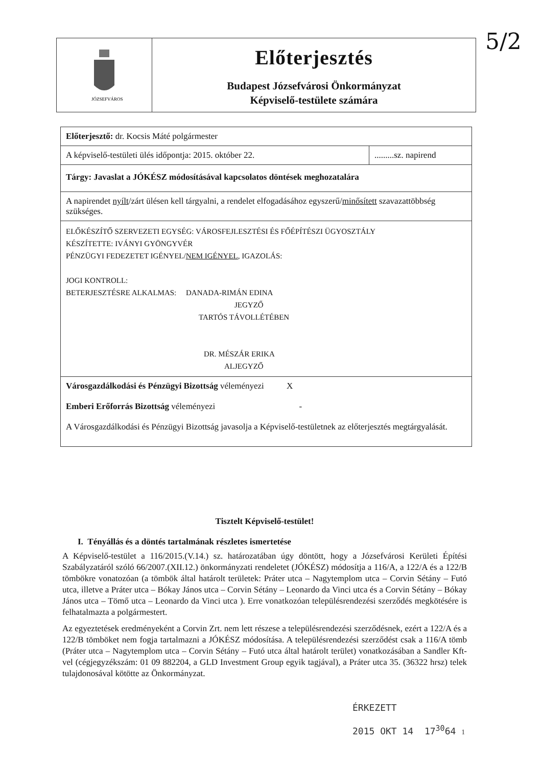5/2
JÓZSEFVÁROS
Előterjesztés
Budapest Józsefvárosi Önkormányzat
Képviselő-testülete számára
| Előterjesztő: dr. Kocsis Máté polgármester | |
| A képviselő-testületi ülés időpontja: 2015. október 22. | .........sz. napirend |
| Tárgy: Javaslat a JÓKÉSZ módosításával kapcsolatos döntések meghozatalára | |
| A napirendet nyílt /zárt ülésen kell tárgyalni, a rendelet elfogadásához egyszerű/ minősített szavazattöbbség szükséges. | |
| ELŐKÉSZÍTŐ SZERVEZETI EGYSÉG: VÁROSFEJLESZTÉSI ÉS FŐÉPÍTÉSZI ÜGYOSZTÁLY KÉSZÍTETTE: IVÁNYI GYÖNGYVÉR PÉNZÜGYI FEDEZETET IGÉNYEL/ NEM IGÉNYEL , IGAZOLÁS: JOGI KONTROLL: BETERJESZTÉSRE ALKALMAS: DANADA-RIMÁN EDINA JEGYZŐ TARTÓS TÁVOLLÉTÉBEN DR. MÉSZÁR ERIKA ALJEGYZŐ | |
| Városgazdálkodási és Pénzügyi Bizottság véleményezi X Emberi Erőforrás Bizottság véleményezi - A Városgazdálkodási és Pénzügyi Bizottság javasolja a Képviselő-testületnek az előterjesztés megtárgyalását. | |
Tisztelt Képviselő-testület!
I. Tényállás és a döntés tartalmának részletes ismertetése
A Képviselő-testület a 116/2015.(V.14.) sz. határozatában úgy döntött, hogy a Józsefvárosi Kerületi Építési Szabályzatáról szóló 66/2007.(XII.12.) önkormányzati rendeletet (JÓKÉSZ) módosítja a 116/A, a 122/A és a 122/B tömbökre vonatozóan (a tömbök által határolt területek: Práter utca – Nagytemplom utca – Corvin Sétány – Futó utca, illetve a Práter utca – Bókay János utca – Corvin Sétány – Leonardo da Vinci utca és a Corvin Sétány – Bókay János utca – Tömő utca – Leonardo da Vinci utca ). Erre vonatkozóan településrendezési szerződés megkötésére is felhatalmazta a polgármestert.
Az egyeztetések eredményeként a Corvin Zrt. nem lett részese a településrendezési szerződésnek, ezért a 122/A és a 122/B tömböket nem fogja tartalmazni a JÓKÉSZ módosítása. A településrendezési szerződést csak a 116/A tömb (Práter utca – Nagytemplom utca – Corvin Sétány – Futó utca által határolt terület) vonatkozásában a Sandler Kft-vel (cégjegyzékszám: 01 09 882204, a GLD Investment Group egyik tagjával), a Práter utca 35. (36322 hrsz) telek tulajdonosával kötötte az Önkormányzat.
ÉRKEZETT
2015 OKT 14 17<sup>30</sup>64 1